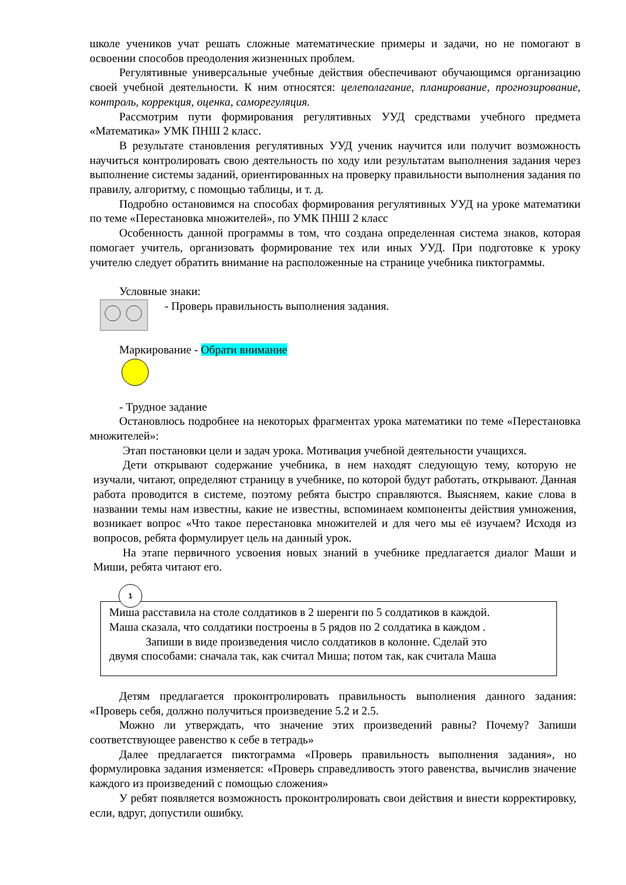школе учеников учат решать сложные математические примеры и задачи, но не помогают в освоении способов преодоления жизненных проблем.
Регулятивные универсальные учебные действия обеспечивают обучающимся организацию своей учебной деятельности. К ним относятся: целеполагание, планирование, прогнозирование, контроль, коррекция, оценка, саморегуляция.
Рассмотрим пути формирования регулятивных УУД средствами учебного предмета «Математика» УМК ПНШ 2 класс.
В результате становления регулятивных УУД ученик научится или получит возможность научиться контролировать свою деятельность по ходу или результатам выполнения задания через выполнение системы заданий, ориентированных на проверку правильности выполнения задания по правилу, алгоритму, с помощью таблицы, и т. д.
Подробно остановимся на способах формирования регулятивных УУД на уроке математики по теме «Перестановка множителей», по УМК ПНШ 2 класс
Особенность данной программы в том, что создана определенная система знаков, которая помогает учитель, организовать формирование тех или иных УУД. При подготовке к уроку учителю следует обратить внимание на расположенные на странице учебника пиктограммы.
Условные знаки:
- Проверь правильность выполнения задания.
Маркирование - Обрати внимание
- Трудное задание
Остановлюсь подробнее на некоторых фрагментах урока математики по теме «Перестановка множителей»:
Этап постановки цели и задач урока. Мотивация учебной деятельности учащихся.
Дети открывают содержание учебника, в нем находят следующую тему, которую не изучали, читают, определяют страницу в учебнике, по которой будут работать, открывают. Данная работа проводится в системе, поэтому ребята быстро справляются. Выясняем, какие слова в названии темы нам известны, какие не известны, вспоминаем компоненты действия умножения, возникает вопрос «Что такое перестановка множителей и для чего мы её изучаем? Исходя из вопросов, ребята формулирует цель на данный урок.
На этапе первичного усвоения новых знаний в учебнике предлагается диалог Маши и Миши, ребята читают его.
1
Миша расставила на столе солдатиков в 2 шеренги по 5 солдатиков в каждой.
Маша сказала, что солдатики построены в 5 рядов по 2 солдатика в каждом .
Запиши в виде произведения число солдатиков в колонне. Сделай это
двумя способами: сначала так, как считал Миша; потом так, как считала Маша
Детям предлагается проконтролировать правильность выполнения данного задания: «Проверь себя, должно получиться произведение 5.2 и 2.5.
Можно ли утверждать, что значение этих произведений равны? Почему? Запиши соответствующее равенство к себе в тетрадь»
Далее предлагается пиктограмма «Проверь правильность выполнения задания», но формулировка задания изменяется: «Проверь справедливость этого равенства, вычислив значение каждого из произведений с помощью сложения»
У ребят появляется возможность проконтролировать свои действия и внести корректировку, если, вдруг, допустили ошибку.